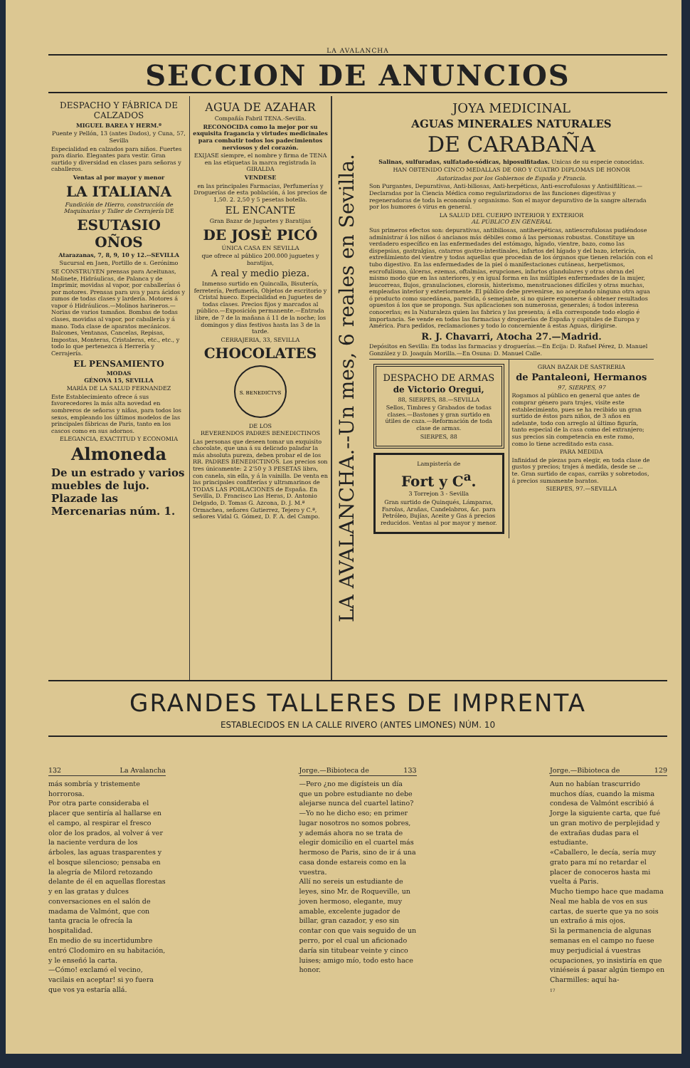LA AVALANCHA
SECCION DE ANUNCIOS
DESPACHO Y FÁBRICA DE CALZADOS
MIGUEL BAREA Y HERM.º
Puente y Pellón, 13 (antes Dados), y Cuna, 57, Sevilla
Especialidad en calzados para niños. Fuertes para diario. Elegantes para vestir. Gran surtido y diversidad en clases para señoras y caballeros.
Ventas al por mayor y menor
LA ITALIANA
Fundición de Hierro, construcción de Maquinarias y Taller de Cerrajería DE
ESUTASIO OÑOS
Atarazanas, 7, 8, 9, 10 y 12.--SEVILLA
Sucursal en Jaen, Portillo de s. Gerónimo
SE CONSTRUYEN prensas para Aceitunas, Molinete, Hidráulicas, de Palanca y de Imprimir, movidas al vapor, por caballerías ó por motores. Prensas para uva y para ácidos y zumos de todas clases y lardería. Motores á vapor ó Hidráulicos.—Molinos harineros.—Norias de varios tamaños. Bombas de todas clases, movidas al vapor, por caballería y á mano. Toda clase de aparatos mecánicos. Balcones, Ventanas, Cancelas, Repisas, Impostas, Monteras, Cristaleras, etc., etc., y todo lo que pertenezca á Herrería y Cerrajería.
EL PENSAMIENTO
MODAS
GÉNOVA 15, SEVILLA
MARÍA DE LA SALUD FERNANDEZ
Este Establecimiento ofrece á sus favorecedores la más alta novedad en sombreros de señoras y niñas, para todos los sexos, empleando los últimos modelos de las principales fábricas de Paris, tanto en los cascos como en sus adornos.
ELEGANCIA, EXACTITUD Y ECONOMIA
Almoneda
De un estrado y varios muebles de lujo. Plazade las Mercenarias núm. 1.
AGUA DE AZAHAR
Compañía Fabril TENA.-Sevilla.
RECONOCIDA como la mejor por su exquisita fragancia y virtudes medicinales para combatir todos los padecimientos nerviosos y del corazón.
EXIJASE siempre, el nombre y firma de TENA en las etiquetas la marca registrada la GIRALDA
VENDESE
en las principales Farmacias, Perfumerías y Droguerías de esta población, á los precios de 1,50. 2. 2,50 y 5 pesetas botella.
EL ENCANTE
Gran Bazar de Juguetes y Baratijas
DE JOSÈ PICÓ
ÚNICA CASA EN SEVILLA
que ofrece al público 200.000 juguetes y baratijas,
A real y medio pieza.
Inmenso surtido en Quincalla, Bisutería, ferretería, Perfumería, Objetos de escritorio y Cristal hueco. Especialidad en Juguetes de todas clases. Precios fijos y marcados al público.—Exposición permanente.—Entrada libre, de 7 de la mañana á 11 de la noche; los domingos y dias festivos hasta las 3 de la tarde.
CERRAJERIA, 33, SEVILLA
CHOCOLATES
S. BENEDICTVS
DE LOS
REVERENDOS PADRES BENEDICTINOS
Las personas que deseen tomar un exquisito chocolate, que una á su delicado paladar la más absoluta pureza, deben probar el de los RR. PADRES BENEDICTINOS. Los precios son tres únicamente: 2 2'50 y 3 PESETAS libra, con canela, sin ella, y á la vainilla. De venta en las principales confiterías y ultramarinos de TODAS LAS POBLACIONES de España. En Sevilla, D. Francisco Las Heras, D. Antonio Delgado, D. Tomas G. Azcona, D. J. M.ª Ormachea, señores Gutierrez, Tejero y C.ª, señores Vidal G. Gómez, D. F. A. del Campo.
LA AVALANCHA.--Un mes, 6 reales en Sevilla.
JOYA MEDICINAL
AGUAS MINERALES NATURALES
DE CARABAÑA
Salinas, sulfuradas, sulfatado-sódicas, hiposulfitadas. Unicas de su especie conocidas.
HAN OBTENIDO CINCO MEDALLAS DE ORO Y CUATRO DIPLOMAS DE HONOR
Autorizadas por los Gobiernos de España y Francia.
Son Purgantes, Depurativas, Anti-biliosas, Anti-herpéticas, Anti-escrofulosas y Antisifilíticas.—Declaradas por la Ciencia Médica como regularizadoras de las funciones digestivas y regeneradoras de toda la economía y organismo. Son el mayor depurativo de la sangre alterada por los humores ó virus en general.
LA SALUD DEL CUERPO INTERIOR Y EXTERIOR
AL PÚBLICO EN GENERAL
Sus primeros efectos son: depurativas, antibiliosas, antiherpéticas, antiescrofulosas pudiéndose administrar á los niños ó ancianos más débiles como á las personas robustas. Constituye un verdadero específico en las enfermedades del estómago, hígado, vientre, bazo, como las dispepsias, gastralgias, catarros gastro-intestinales, infartos del hígado y del bazo, ictericia, extreñimiento del vientre y todas aquellas que procedan de los órganos que tienen relación con el tubo digestivo. En las enfermedades de la piel ó manifestaciones cutáneas, herpetismos, escrofulismo, úlceras, ezemas, oftalmias, erupciones, infartos glandulares y otras obran del mismo modo que en las anteriores, y en igual forma en las múltiples enfermedades de la mujer, leucorreas, flujos, granulaciones, clorosis, histerismo, menstruaciones difíciles y otras muchas, empleadas interior y exteriormente. El público debe prevenirse, no aceptando ninguna otra agua ó producto como sucedánea, parecida, ó semejante, si no quiere exponerse á obtener resultados opuestos á los que se proponga. Sus aplicaciones son numerosas, generales; á todos interesa conocerlas; es la Naturaleza quien las fabrica y las presenta; á ella corresponde todo elogio é importancia. Se vende en todas las farmacias y droguerías de España y capitales de Europa y América. Para pedidos, reclamaciones y todo lo concerniente á estas Aguas, dirigirse.
R. J. Chavarri, Atocha 27.—Madrid.
Depósitos en Sevilla: En todas las farmacias y droguerías.—En Ecija: D. Rafael Pérez, D. Manuel González y D. Joaquín Morilla.—En Osuna: D. Manuel Calle.
DESPACHO DE ARMAS
de Victorio Oregui,
88, SIERPES, 88.—SEVILLA
Sellos, Timbres y Grabados de todas clases.—Bastones y gran surtido en útiles de caza.—Reformación de toda clase de armas.
SIERPES, 88
Lampistería de
Fort y C<sup>a</sup>.
3 Torrejon 3 - Sevilla
Gran surtido de Quinqués, Lámparas, Farolas, Arañas, Candelabros, &c. para Petróleo, Bujías, Aceite y Gas á precios reducidos. Ventas al por mayor y menor.
GRAN BAZAR DE SASTRERIA
de Pantaleoni, Hermanos
97, SIERPES, 97
Rogamos al público en general que antes de comprar género para trajes, visite este establecimiento, pues se ha recibido un gran surtido de éstos para niños, de 3 años en adelante, todo con arreglo al último figurín, tanto especial de la casa como del extranjero; sus precios sin competencia en este ramo, como lo tiene acreditado esta casa.
PARA MEDIDA
Infinidad de piezas para elegir, en toda clase de gustos y precios; trajes á medida, desde se ... te. Gran surtido de capas, carriks y sobretodos, á precios sumamente baratos.
SIERPES, 97.—SEVILLA
GRANDES TALLERES DE IMPRENTA
ESTABLECIDOS EN LA CALLE RIVERO (ANTES LIMONES) NÚM. 10
132 La Avalancha
más sombría y tristemente horrorosa.
Por otra parte consideraba el placer que sentiría al hallarse en el campo, al respirar el fresco olor de los prados, al volver á ver la naciente verdura de los árboles, las aguas trasparentes y el bosque silencioso; pensaba en la alegría de Milord retozando delante de él en aquellas florestas y en las gratas y dulces conversaciones en el salón de madama de Valmónt, que con tanta gracia le ofrecía la hospitalidad.
En medio de su incertidumbre entró Clodomiro en su habitación, y le enseñó la carta.
—Cómo! exclamó el vecino, vacilais en aceptar! si yo fuera que vos ya estaría allá.
Jorge.—Bibioteca de 133
—Pero ¿no me digísteis un día que un pobre estudiante no debe alejarse nunca del cuartel latino?
—Yo no he dicho eso; en primer lugar nosotros no somos pobres, y además ahora no se trata de elegir domicilio en el cuartel más hermoso de Paris, sino de ir á una casa donde estareis como en la vuestra.
Allí no sereis un estudiante de leyes, sino Mr. de Roqueville, un joven hermoso, elegante, muy amable, excelente jugador de billar, gran cazador, y eso sin contar con que vais seguido de un perro, por el cual un aficionado daría sin titubear veinte y cinco luises; amigo mío, todo esto hace honor.
Jorge.—Bibioteca de 129
Aun no habían trascurrido muchos días, cuando la misma condesa de Valmónt escribió á Jorge la siguiente carta, que fué un gran motivo de perplejidad y de extrañas dudas para el estudiante.
«Caballero, le decía, sería muy grato para mí no retardar el placer de conoceros hasta mi vuelta á Paris.
Mucho tiempo hace que madama Neal me habla de vos en sus cartas, de suerte que ya no sois un extraño á mis ojos.
Si la permanencia de algunas semanas en el campo no fuese muy perjudicial á vuestras ocupaciones, yo insistiría en que viniéseis á pasar algún tiempo en Charmilles: aquí ha-
17